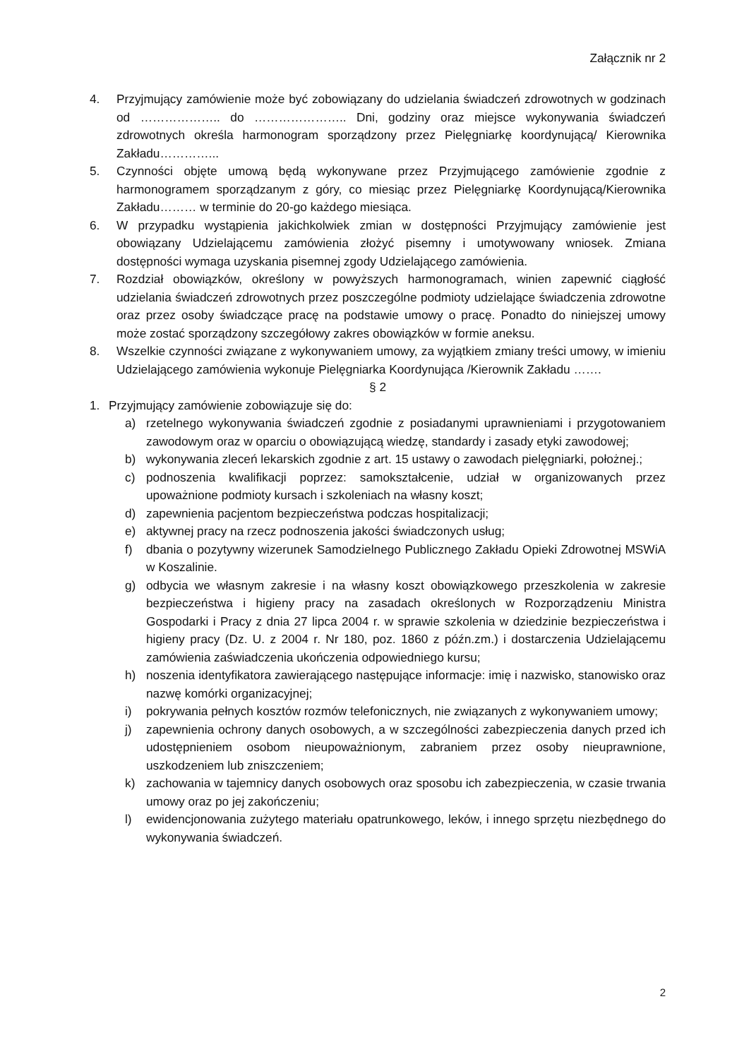Załącznik nr 2
4. Przyjmujący zamówienie może być zobowiązany do udzielania świadczeń zdrowotnych w godzinach od ……………….. do ………………….. Dni, godziny oraz miejsce wykonywania świadczeń zdrowotnych określa harmonogram sporządzony przez Pielęgniarkę koordynującą/ Kierownika Zakładu…………...
5. Czynności objęte umową będą wykonywane przez Przyjmującego zamówienie zgodnie z harmonogramem sporządzanym z góry, co miesiąc przez Pielęgniarkę Koordynującą/Kierownika Zakładu……… w terminie do 20-go każdego miesiąca.
6. W przypadku wystąpienia jakichkolwiek zmian w dostępności Przyjmujący zamówienie jest obowiązany Udzielającemu zamówienia złożyć pisemny i umotywowany wniosek. Zmiana dostępności wymaga uzyskania pisemnej zgody Udzielającego zamówienia.
7. Rozdział obowiązków, określony w powyższych harmonogramach, winien zapewnić ciągłość udzielania świadczeń zdrowotnych przez poszczególne podmioty udzielające świadczenia zdrowotne oraz przez osoby świadczące pracę na podstawie umowy o pracę. Ponadto do niniejszej umowy może zostać sporządzony szczegółowy zakres obowiązków w formie aneksu.
8. Wszelkie czynności związane z wykonywaniem umowy, za wyjątkiem zmiany treści umowy, w imieniu Udzielającego zamówienia wykonuje Pielęgniarka Koordynująca /Kierownik Zakładu …….
§ 2
1. Przyjmujący zamówienie zobowiązuje się do:
a) rzetelnego wykonywania świadczeń zgodnie z posiadanymi uprawnieniami i przygotowaniem zawodowym oraz w oparciu o obowiązującą wiedzę, standardy i zasady etyki zawodowej;
b) wykonywania zleceń lekarskich zgodnie z art. 15 ustawy o zawodach pielęgniarki, położnej.;
c) podnoszenia kwalifikacji poprzez: samokształcenie, udział w organizowanych przez upoważnione podmioty kursach i szkoleniach na własny koszt;
d) zapewnienia pacjentom bezpieczeństwa podczas hospitalizacji;
e) aktywnej pracy na rzecz podnoszenia jakości świadczonych usług;
f) dbania o pozytywny wizerunek Samodzielnego Publicznego Zakładu Opieki Zdrowotnej MSWiA w Koszalinie.
g) odbycia we własnym zakresie i na własny koszt obowiązkowego przeszkolenia w zakresie bezpieczeństwa i higieny pracy na zasadach określonych w Rozporządzeniu Ministra Gospodarki i Pracy z dnia 27 lipca 2004 r. w sprawie szkolenia w dziedzinie bezpieczeństwa i higieny pracy (Dz. U. z 2004 r. Nr 180, poz. 1860 z późn.zm.) i dostarczenia Udzielającemu zamówienia zaświadczenia ukończenia odpowiedniego kursu;
h) noszenia identyfikatora zawierającego następujące informacje: imię i nazwisko, stanowisko oraz nazwę komórki organizacyjnej;
i) pokrywania pełnych kosztów rozmów telefonicznych, nie związanych z wykonywaniem umowy;
j) zapewnienia ochrony danych osobowych, a w szczególności zabezpieczenia danych przed ich udostępnieniem osobom nieupoważnionym, zabraniem przez osoby nieuprawnione, uszkodzeniem lub zniszczeniem;
k) zachowania w tajemnicy danych osobowych oraz sposobu ich zabezpieczenia, w czasie trwania umowy oraz po jej zakończeniu;
l) ewidencjonowania zużytego materiału opatrunkowego, leków, i innego sprzętu niezbędnego do wykonywania świadczeń.
2